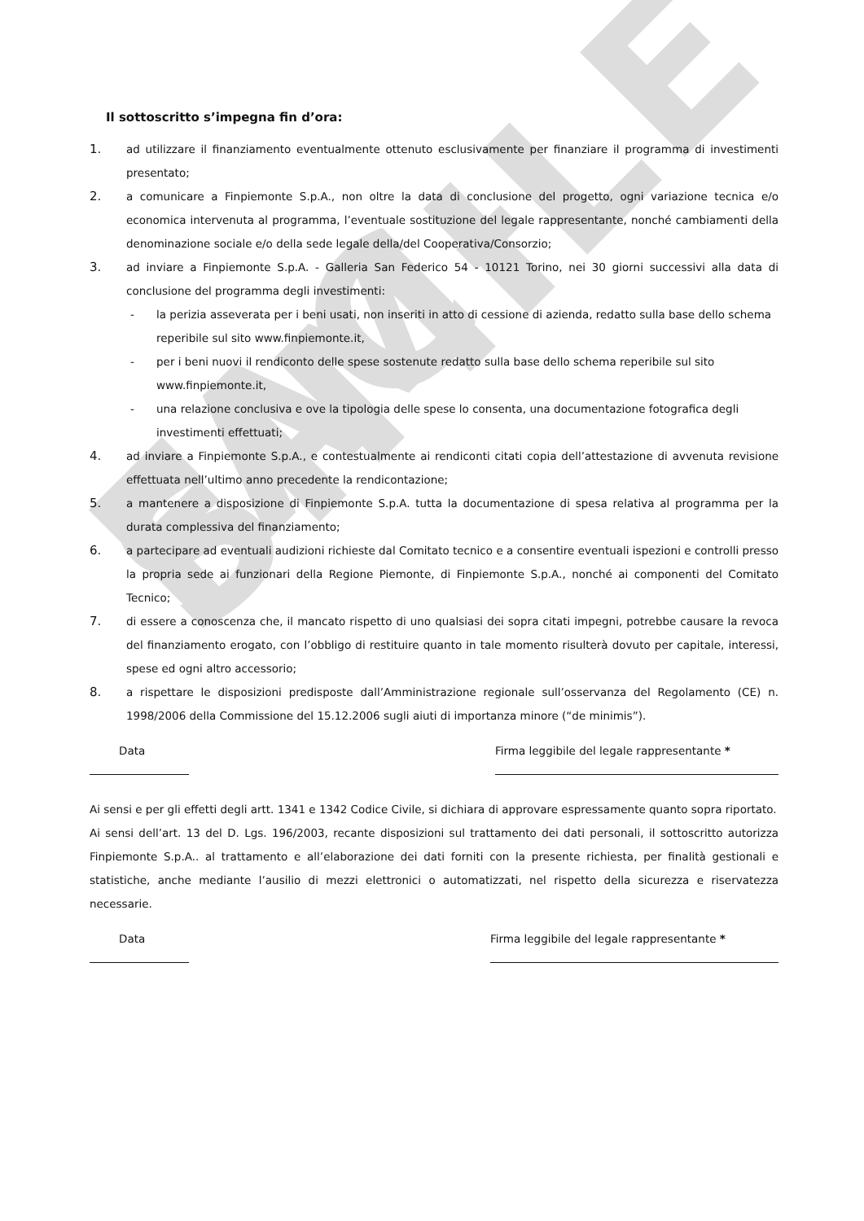FAC-SIMILE
Il sottoscritto s’impegna fin d’ora:
1. ad utilizzare il finanziamento eventualmente ottenuto esclusivamente per finanziare il programma di investimenti presentato;
2. a comunicare a Finpiemonte S.p.A., non oltre la data di conclusione del progetto, ogni variazione tecnica e/o economica intervenuta al programma, l’eventuale sostituzione del legale rappresentante, nonché cambiamenti della denominazione sociale e/o della sede legale della/del Cooperativa/Consorzio;
3. ad inviare a Finpiemonte S.p.A. - Galleria San Federico 54 - 10121 Torino, nei 30 giorni successivi alla data di conclusione del programma degli investimenti:
- la perizia asseverata per i beni usati, non inseriti in atto di cessione di azienda, redatto sulla base dello schema reperibile sul sito www.finpiemonte.it,
- per i beni nuovi il rendiconto delle spese sostenute redatto sulla base dello schema reperibile sul sito www.finpiemonte.it,
- una relazione conclusiva e ove la tipologia delle spese lo consenta, una documentazione fotografica degli investimenti effettuati;
4. ad inviare a Finpiemonte S.p.A., e contestualmente ai rendiconti citati copia dell’attestazione di avvenuta revisione effettuata nell’ultimo anno precedente la rendicontazione;
5. a mantenere a disposizione di Finpiemonte S.p.A. tutta la documentazione di spesa relativa al programma per la durata complessiva del finanziamento;
6. a partecipare ad eventuali audizioni richieste dal Comitato tecnico e a consentire eventuali ispezioni e controlli presso la propria sede ai funzionari della Regione Piemonte, di Finpiemonte S.p.A., nonché ai componenti del Comitato Tecnico;
7. di essere a conoscenza che, il mancato rispetto di uno qualsiasi dei sopra citati impegni, potrebbe causare la revoca del finanziamento erogato, con l’obbligo di restituire quanto in tale momento risulterà dovuto per capitale, interessi, spese ed ogni altro accessorio;
8. a rispettare le disposizioni predisposte dall’Amministrazione regionale sull’osservanza del Regolamento (CE) n. 1998/2006 della Commissione del 15.12.2006 sugli aiuti di importanza minore (“de minimis”).
Data Firma leggibile del legale rappresentante *
Ai sensi e per gli effetti degli artt. 1341 e 1342 Codice Civile, si dichiara di approvare espressamente quanto sopra riportato.
Ai sensi dell’art. 13 del D. Lgs. 196/2003, recante disposizioni sul trattamento dei dati personali, il sottoscritto autorizza Finpiemonte S.p.A.. al trattamento e all’elaborazione dei dati forniti con la presente richiesta, per finalità gestionali e statistiche, anche mediante l’ausilio di mezzi elettronici o automatizzati, nel rispetto della sicurezza e riservatezza necessarie.
Data Firma leggibile del legale rappresentante *